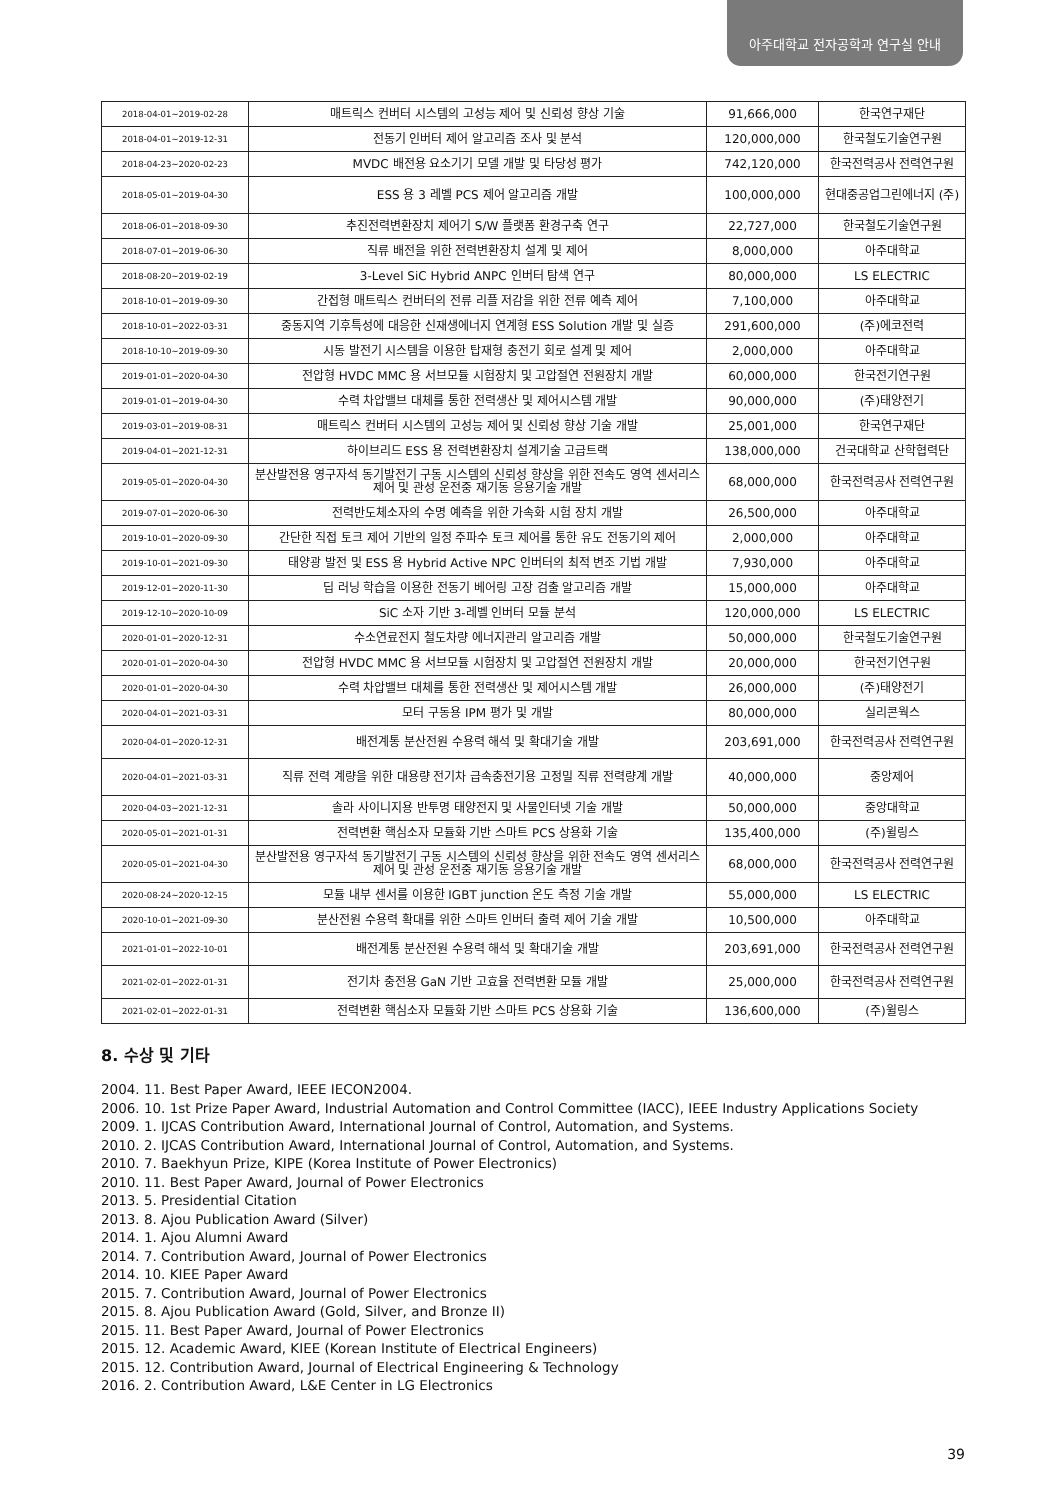아주대학교 전자공학과 연구실 안내
| 2018-04-01~2019-02-28 | 매트릭스 컨버터 시스템의 고성능 제어 및 신뢰성 향상 기술 | 91,666,000 | 한국연구재단 |
| 2018-04-01~2019-12-31 | 전동기 인버터 제어 알고리즘 조사 및 분석 | 120,000,000 | 한국철도기술연구원 |
| 2018-04-23~2020-02-23 | MVDC 배전용 요소기기 모델 개발 및 타당성 평가 | 742,120,000 | 한국전력공사 전력연구원 |
| 2018-05-01~2019-04-30 | ESS 용 3 레벨 PCS 제어 알고리즘 개발 | 100,000,000 | 현대중공업그린에너지 (주) |
| 2018-06-01~2018-09-30 | 추진전력변환장치 제어기 S/W 플랫폼 환경구축 연구 | 22,727,000 | 한국철도기술연구원 |
| 2018-07-01~2019-06-30 | 직류 배전을 위한 전력변환장치 설계 및 제어 | 8,000,000 | 아주대학교 |
| 2018-08-20~2019-02-19 | 3-Level SiC Hybrid ANPC 인버터 탐색 연구 | 80,000,000 | LS ELECTRIC |
| 2018-10-01~2019-09-30 | 간접형 매트릭스 컨버터의 전류 리플 저감을 위한 전류 예측 제어 | 7,100,000 | 아주대학교 |
| 2018-10-01~2022-03-31 | 중동지역 기후특성에 대응한 신재생에너지 연계형 ESS Solution 개발 및 실증 | 291,600,000 | (주)에코전력 |
| 2018-10-10~2019-09-30 | 시동 발전기 시스템을 이용한 탑재형 충전기 회로 설계 및 제어 | 2,000,000 | 아주대학교 |
| 2019-01-01~2020-04-30 | 전압형 HVDC MMC 용 서브모듈 시험장치 및 고압절연 전원장치 개발 | 60,000,000 | 한국전기연구원 |
| 2019-01-01~2019-04-30 | 수력 차압밸브 대체를 통한 전력생산 및 제어시스템 개발 | 90,000,000 | (주)태양전기 |
| 2019-03-01~2019-08-31 | 매트릭스 컨버터 시스템의 고성능 제어 및 신뢰성 향상 기술 개발 | 25,001,000 | 한국연구재단 |
| 2019-04-01~2021-12-31 | 하이브리드 ESS 용 전력변환장치 설계기술 고급트랙 | 138,000,000 | 건국대학교 산학협력단 |
| 2019-05-01~2020-04-30 | 분산발전용 영구자석 동기발전기 구동 시스템의 신뢰성 향상을 위한 전속도 영역 센서리스 제어 및 관성 운전중 재기동 응용기술 개발 | 68,000,000 | 한국전력공사 전력연구원 |
| 2019-07-01~2020-06-30 | 전력반도체소자의 수명 예측을 위한 가속화 시험 장치 개발 | 26,500,000 | 아주대학교 |
| 2019-10-01~2020-09-30 | 간단한 직접 토크 제어 기반의 일정 주파수 토크 제어를 통한 유도 전동기의 제어 | 2,000,000 | 아주대학교 |
| 2019-10-01~2021-09-30 | 태양광 발전 및 ESS 용 Hybrid Active NPC 인버터의 최적 변조 기법 개발 | 7,930,000 | 아주대학교 |
| 2019-12-01~2020-11-30 | 딥 러닝 학습을 이용한 전동기 베어링 고장 검출 알고리즘 개발 | 15,000,000 | 아주대학교 |
| 2019-12-10~2020-10-09 | SiC 소자 기반 3-레벨 인버터 모듈 분석 | 120,000,000 | LS ELECTRIC |
| 2020-01-01~2020-12-31 | 수소연료전지 철도차량 에너지관리 알고리즘 개발 | 50,000,000 | 한국철도기술연구원 |
| 2020-01-01~2020-04-30 | 전압형 HVDC MMC 용 서브모듈 시험장치 및 고압절연 전원장치 개발 | 20,000,000 | 한국전기연구원 |
| 2020-01-01~2020-04-30 | 수력 차압밸브 대체를 통한 전력생산 및 제어시스템 개발 | 26,000,000 | (주)태양전기 |
| 2020-04-01~2021-03-31 | 모터 구동용 IPM 평가 및 개발 | 80,000,000 | 실리콘웍스 |
| 2020-04-01~2020-12-31 | 배전계통 분산전원 수용력 해석 및 확대기술 개발 | 203,691,000 | 한국전력공사 전력연구원 |
| 2020-04-01~2021-03-31 | 직류 전력 계량을 위한 대용량 전기차 급속충전기용 고정밀 직류 전력량계 개발 | 40,000,000 | 중앙제어 |
| 2020-04-03~2021-12-31 | 솔라 사이니지용 반투명 태양전지 및 사물인터넷 기술 개발 | 50,000,000 | 중앙대학교 |
| 2020-05-01~2021-01-31 | 전력변환 핵심소자 모듈화 기반 스마트 PCS 상용화 기술 | 135,400,000 | (주)윌링스 |
| 2020-05-01~2021-04-30 | 분산발전용 영구자석 동기발전기 구동 시스템의 신뢰성 향상을 위한 전속도 영역 센서리스 제어 및 관성 운전중 재기동 응용기술 개발 | 68,000,000 | 한국전력공사 전력연구원 |
| 2020-08-24~2020-12-15 | 모듈 내부 센서를 이용한 IGBT junction 온도 측정 기술 개발 | 55,000,000 | LS ELECTRIC |
| 2020-10-01~2021-09-30 | 분산전원 수용력 확대를 위한 스마트 인버터 출력 제어 기술 개발 | 10,500,000 | 아주대학교 |
| 2021-01-01~2022-10-01 | 배전계통 분산전원 수용력 해석 및 확대기술 개발 | 203,691,000 | 한국전력공사 전력연구원 |
| 2021-02-01~2022-01-31 | 전기차 충전용 GaN 기반 고효율 전력변환 모듈 개발 | 25,000,000 | 한국전력공사 전력연구원 |
| 2021-02-01~2022-01-31 | 전력변환 핵심소자 모듈화 기반 스마트 PCS 상용화 기술 | 136,600,000 | (주)윌링스 |
8. 수상 및 기타
2004. 11. Best Paper Award, IEEE IECON2004.
2006. 10. 1st Prize Paper Award, Industrial Automation and Control Committee (IACC), IEEE Industry Applications Society
2009. 1. IJCAS Contribution Award, International Journal of Control, Automation, and Systems.
2010. 2. IJCAS Contribution Award, International Journal of Control, Automation, and Systems.
2010. 7. Baekhyun Prize, KIPE (Korea Institute of Power Electronics)
2010. 11. Best Paper Award, Journal of Power Electronics
2013. 5. Presidential Citation
2013. 8. Ajou Publication Award (Silver)
2014. 1. Ajou Alumni Award
2014. 7. Contribution Award, Journal of Power Electronics
2014. 10. KIEE Paper Award
2015. 7. Contribution Award, Journal of Power Electronics
2015. 8. Ajou Publication Award (Gold, Silver, and Bronze II)
2015. 11. Best Paper Award, Journal of Power Electronics
2015. 12. Academic Award, KIEE (Korean Institute of Electrical Engineers)
2015. 12. Contribution Award, Journal of Electrical Engineering & Technology
2016. 2. Contribution Award, L&E Center in LG Electronics
39